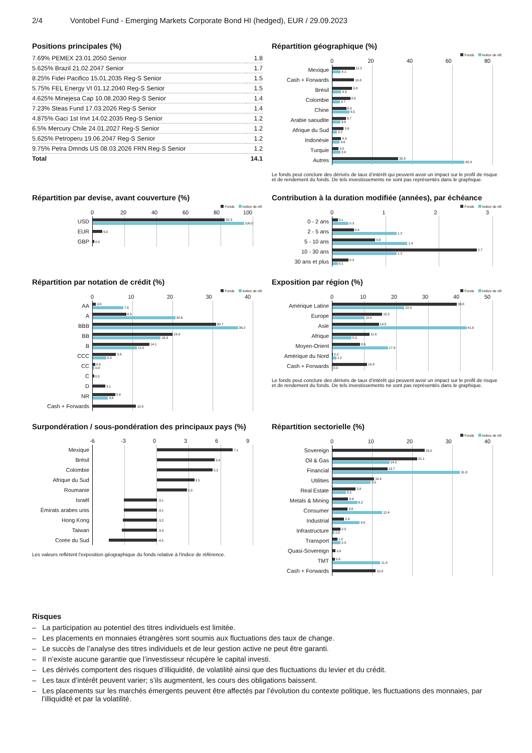2/4 Vontobel Fund - Emerging Markets Corporate Bond HI (hedged), EUR / 29.09.2023
Positions principales (%)
| 7.69% PEMEX 23.01.2050 Senior | 1.8 |
| 5.625% Brazil 21.02.2047 Senior | 1.7 |
| 8.25% Fidei Pacifico 15.01.2035 Reg-S Senior | 1.5 |
| 5.75% FEL Energy VI 01.12.2040 Reg-S Senior | 1.5 |
| 4.625% Minejesa Cap 10.08.2030 Reg-S Senior | 1.4 |
| 7.23% Steas Fund 17.03.2026 Reg-S Senior | 1.4 |
| 4.875% Gaci 1st Invt 14.02.2035 Reg-S Senior | 1.2 |
| 6.5% Mercury Chile 24.01.2027 Reg-S Senior | 1.2 |
| 5.625% Petroperu 19.06.2047 Reg-S Senior | 1.2 |
| 9.75% Petra Dmnds US 08.03.2026 FRN Reg-S Senior | 1.2 |
| Total | 14.1 |
Répartition géographique (%)
Fonds Indice de réf.
0 20 40 60 80
Mexique
11.2
4.1
Cash + Forwards
10.8
Brésil
9.8
4.3
Colombie
8.9
3.7
Chine
6.9
8.5
Arabie saoudite
6.7
3.9
Afrique du Sud
5.6
2.2
Indonésie
4.3
3.6
Turquie
3.0
3.9
Autres
32.8
65.8
Le fonds peut conclure des dérivés de taux d’intérêt qui peuvent avoir un impact sur le profil de risque et de rendement du fonds. De tels investissements ne sont pas représentés dans le graphique.
Répartition par devise, avant couverture (%)
Fonds Indice de réf.
0 20 40 60 80 100
USD
82.3
100.0
EUR
6.0
GBP
0.9
Contribution à la duration modifiée (années), par échéance
Fonds Indice de réf.
0123
0 - 2 ans
0.1
0.3
2 - 5 ans
0.4
1.2
5 - 10 ans
0.8
1.4
10 - 30 ans
2.7
1.2
30 ans et plus
0.3
0.1
Répartition par notation de crédit (%)
Fonds Indice de réf.
0 10 20 30 40
AA
0.8
7.6
A
8.3
20.6
BBB
30.7
36.2
BB
19.9
16.9
B
14.1
11.0
CCC
5.8
3.3
CC
0.6
0.4
C
0.3
D
3.1
NR
5.6
3.8
Cash + Forwards
10.8
Exposition par région (%)
Fonds Indice de réf.
0 10 20 30 40 50
Amérique Latine
38.8
22.4
Europe
15.5
10.0
Asie
14.5
41.8
Afrique
11.6
5.9
Moyen-Orient
8.6
17.3
Amérique du Nord
0.2
1.2
Cash + Forwards
10.8
0.0
Le fonds peut conclure des dérivés de taux d’intérêt qui peuvent avoir un impact sur le profil de risque et de rendement du fonds. De tels investissements ne sont pas représentés dans le graphique.
Surpondération / sous-pondération des principaux pays (%)
-6 -3 0369
Mexique
7.1
Brésil
5.4
Colombie
5.2
Afrique du Sud
3.5
Roumanie
2.8
Israël
-3.1
Émirats arabes unis
-3.1
Hong Kong
-3.2
Taiwan
-3.3
Corée du Sud
-4.5
Les valeurs reflètent l'exposition géographique du fonds relative à l'indice de référence.
Répartition sectorielle (%)
Fonds Indice de réf.
0 10 20 30 40
Sovereign
23.0
Oil & Gas
21.1
14.2
Financial
13.7
31.8
Utilities
10.4
9.5
Real Estate
5.8
3.3
Metals & Mining
3.9
6.2
Consumer
3.8
12.4
Industrial
2.9
6.8
Infrastructure
2.0
0.5
Transport
1.2
2.0
Quasi-Sovereign
0.8
TMT
0.6
11.9
Cash + Forwards
10.8
Risques
– La participation au potentiel des titres individuels est limitée.
– Les placements en monnaies étrangères sont soumis aux fluctuations des taux de change.
– Le succès de l’analyse des titres individuels et de leur gestion active ne peut être garanti.
– Il n’existe aucune garantie que l’investisseur récupère le capital investi.
– Les dérivés comportent des risques d’illiquidité, de volatilité ainsi que des fluctuations du levier et du crédit.
– Les taux d’intérêt peuvent varier; s’ils augmentent, les cours des obligations baissent.
– Les placements sur les marchés émergents peuvent être affectés par l’évolution du contexte politique, les fluctuations des monnaies, par l’illiquidité et par la volatilité.